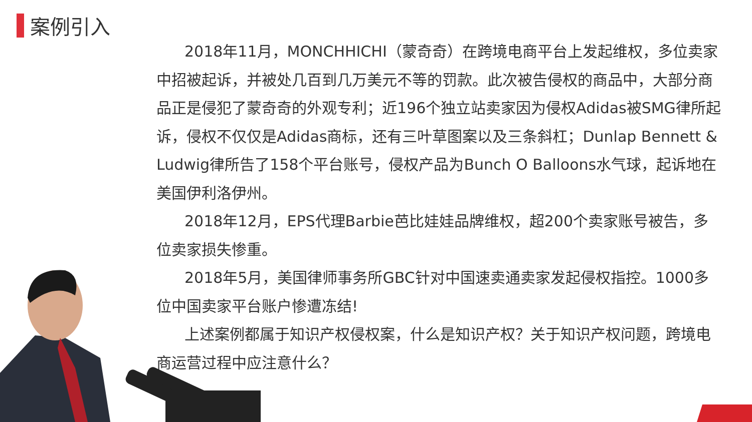案例引入
2018年11月，MONCHHICHI（蒙奇奇）在跨境电商平台上发起维权，多位卖家中招被起诉，并被处几百到几万美元不等的罚款。此次被告侵权的商品中，大部分商品正是侵犯了蒙奇奇的外观专利；近196个独立站卖家因为侵权Adidas被SMG律所起诉，侵权不仅仅是Adidas商标，还有三叶草图案以及三条斜杠；Dunlap Bennett & Ludwig律所告了158个平台账号，侵权产品为Bunch O Balloons水气球，起诉地在美国伊利洛伊州。
2018年12月，EPS代理Barbie芭比娃娃品牌维权，超200个卖家账号被告，多位卖家损失惨重。
2018年5月，美国律师事务所GBC针对中国速卖通卖家发起侵权指控。1000多位中国卖家平台账户惨遭冻结!
上述案例都属于知识产权侵权案，什么是知识产权？关于知识产权问题，跨境电商运营过程中应注意什么？